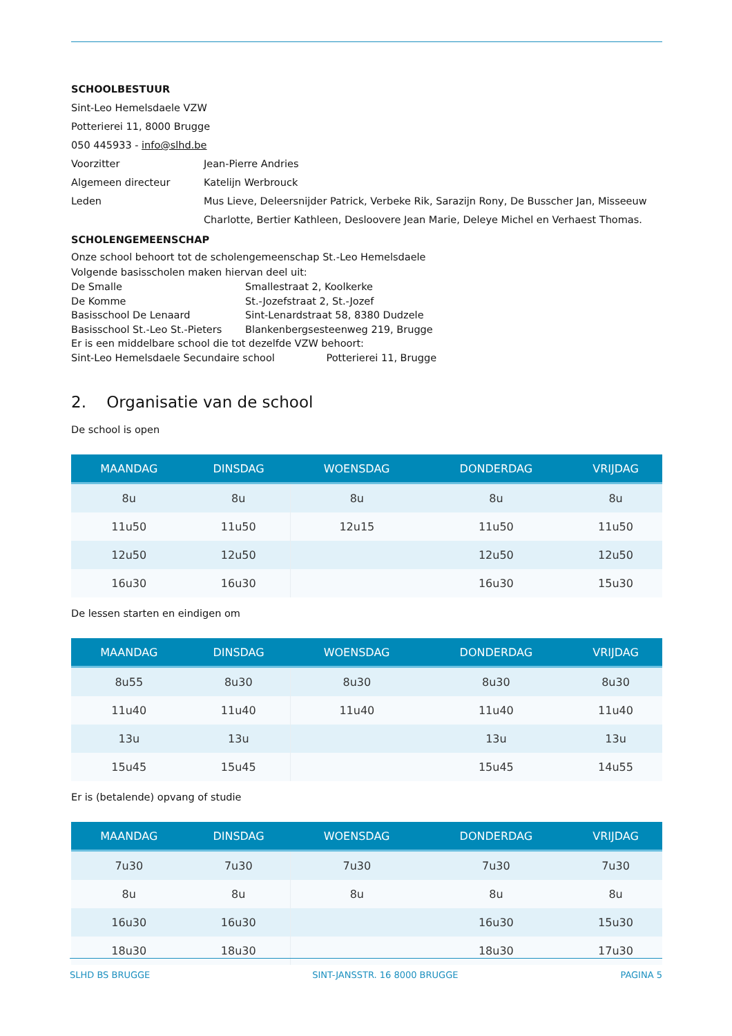SCHOOLBESTUUR
Sint-Leo Hemelsdaele VZW
Potterierei 11, 8000 Brugge
050 445933 - info@slhd.be
| Voorzitter | Jean-Pierre Andries |
| Algemeen directeur | Katelijn Werbrouck |
| Leden | Mus Lieve, Deleersnijder Patrick, Verbeke Rik, Sarazijn Rony, De Busscher Jan, Misseeuw Charlotte, Bertier Kathleen, Desloovere Jean Marie, Deleye Michel en Verhaest Thomas. |
SCHOLENGEMEENSCHAP
Onze school behoort tot de scholengemeenschap St.-Leo Hemelsdaele
Volgende basisscholen maken hiervan deel uit:
| De Smalle | Smallestraat 2, Koolkerke |
| De Komme | St.-Jozefstraat 2, St.-Jozef |
| Basisschool De Lenaard | Sint-Lenardstraat 58, 8380 Dudzele |
| Basisschool St.-Leo St.-Pieters | Blankenbergsesteenweg 219, Brugge |
Er is een middelbare school die tot dezelfde VZW behoort:
Sint-Leo Hemelsdaele Secundaire school Potterierei 11, Brugge
2. Organisatie van de school
De school is open
| MAANDAG | DINSDAG | WOENSDAG | DONDERDAG | VRIJDAG |
| --- | --- | --- | --- | --- |
| 8u | 8u | 8u | 8u | 8u |
| 11u50 | 11u50 | 12u15 | 11u50 | 11u50 |
| 12u50 | 12u50 | | 12u50 | 12u50 |
| 16u30 | 16u30 | | 16u30 | 15u30 |
De lessen starten en eindigen om
| MAANDAG | DINSDAG | WOENSDAG | DONDERDAG | VRIJDAG |
| --- | --- | --- | --- | --- |
| 8u55 | 8u30 | 8u30 | 8u30 | 8u30 |
| 11u40 | 11u40 | 11u40 | 11u40 | 11u40 |
| 13u | 13u | | 13u | 13u |
| 15u45 | 15u45 | | 15u45 | 14u55 |
Er is (betalende) opvang of studie
| MAANDAG | DINSDAG | WOENSDAG | DONDERDAG | VRIJDAG |
| --- | --- | --- | --- | --- |
| 7u30 | 7u30 | 7u30 | 7u30 | 7u30 |
| 8u | 8u | 8u | 8u | 8u |
| 16u30 | 16u30 | | 16u30 | 15u30 |
| 18u30 | 18u30 | | 18u30 | 17u30 |
SLHD BS BRUGGE SINT-JANSSTR. 16 8000 BRUGGE PAGINA 5